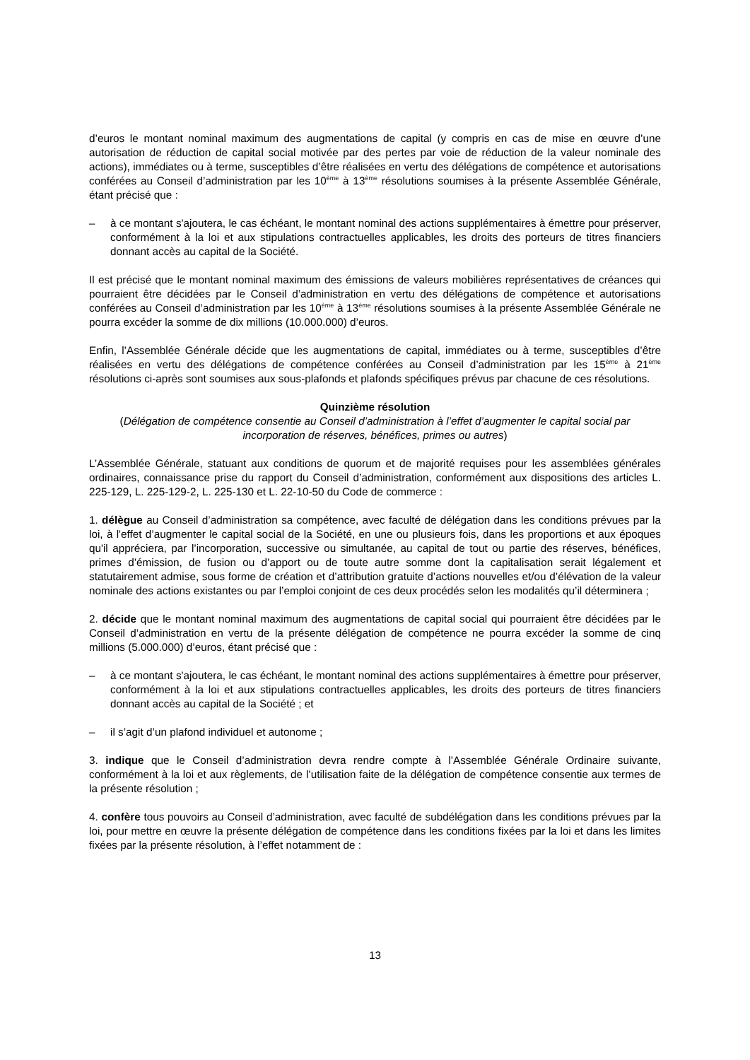d’euros le montant nominal maximum des augmentations de capital (y compris en cas de mise en œuvre d’une autorisation de réduction de capital social motivée par des pertes par voie de réduction de la valeur nominale des actions), immédiates ou à terme, susceptibles d’être réalisées en vertu des délégations de compétence et autorisations conférées au Conseil d’administration par les 10<sup>ème</sup> à 13<sup>ème</sup> résolutions soumises à la présente Assemblée Générale, étant précisé que :
– à ce montant s'ajoutera, le cas échéant, le montant nominal des actions supplémentaires à émettre pour préserver, conformément à la loi et aux stipulations contractuelles applicables, les droits des porteurs de titres financiers donnant accès au capital de la Société.
Il est précisé que le montant nominal maximum des émissions de valeurs mobilières représentatives de créances qui pourraient être décidées par le Conseil d’administration en vertu des délégations de compétence et autorisations conférées au Conseil d’administration par les 10<sup>ème</sup> à 13<sup>ème</sup> résolutions soumises à la présente Assemblée Générale ne pourra excéder la somme de dix millions (10.000.000) d’euros.
Enfin, l’Assemblée Générale décide que les augmentations de capital, immédiates ou à terme, susceptibles d’être réalisées en vertu des délégations de compétence conférées au Conseil d’administration par les 15<sup>ème</sup> à 21<sup>ème</sup> résolutions ci-après sont soumises aux sous-plafonds et plafonds spécifiques prévus par chacune de ces résolutions.
Quinzième résolution
(Délégation de compétence consentie au Conseil d’administration à l’effet d’augmenter le capital social par incorporation de réserves, bénéfices, primes ou autres)
L’Assemblée Générale, statuant aux conditions de quorum et de majorité requises pour les assemblées générales ordinaires, connaissance prise du rapport du Conseil d’administration, conformément aux dispositions des articles L. 225-129, L. 225-129-2, L. 225-130 et L. 22-10-50 du Code de commerce :
1. délègue au Conseil d’administration sa compétence, avec faculté de délégation dans les conditions prévues par la loi, à l'effet d’augmenter le capital social de la Société, en une ou plusieurs fois, dans les proportions et aux époques qu'il appréciera, par l’incorporation, successive ou simultanée, au capital de tout ou partie des réserves, bénéfices, primes d’émission, de fusion ou d’apport ou de toute autre somme dont la capitalisation serait légalement et statutairement admise, sous forme de création et d’attribution gratuite d’actions nouvelles et/ou d’élévation de la valeur nominale des actions existantes ou par l’emploi conjoint de ces deux procédés selon les modalités qu’il déterminera ;
2. décide que le montant nominal maximum des augmentations de capital social qui pourraient être décidées par le Conseil d’administration en vertu de la présente délégation de compétence ne pourra excéder la somme de cinq millions (5.000.000) d’euros, étant précisé que :
– à ce montant s'ajoutera, le cas échéant, le montant nominal des actions supplémentaires à émettre pour préserver, conformément à la loi et aux stipulations contractuelles applicables, les droits des porteurs de titres financiers donnant accès au capital de la Société ; et
– il s’agit d’un plafond individuel et autonome ;
3. indique que le Conseil d’administration devra rendre compte à l’Assemblée Générale Ordinaire suivante, conformément à la loi et aux règlements, de l’utilisation faite de la délégation de compétence consentie aux termes de la présente résolution ;
4. confère tous pouvoirs au Conseil d’administration, avec faculté de subdélégation dans les conditions prévues par la loi, pour mettre en œuvre la présente délégation de compétence dans les conditions fixées par la loi et dans les limites fixées par la présente résolution, à l’effet notamment de :
13